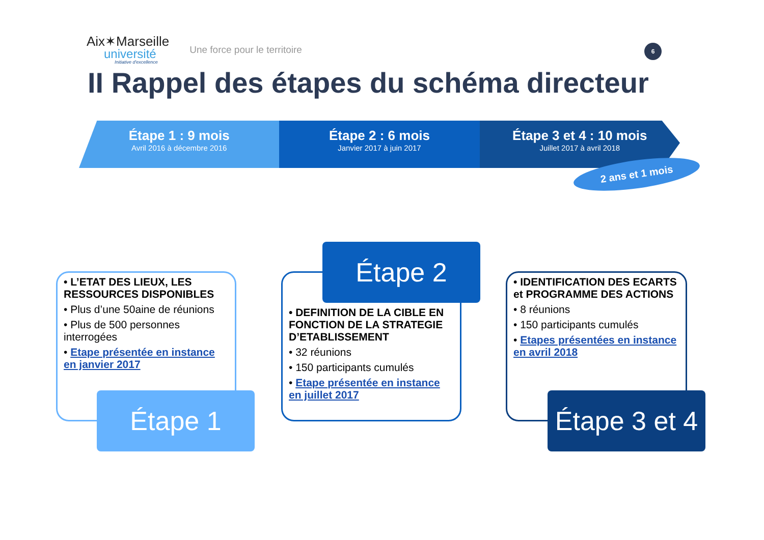Aix✶Marseille
université
Initiative d'excellence
Une force pour le territoire
6
II Rappel des étapes du schéma directeur
Étape 1 : 9 mois
Avril 2016 à décembre 2016
Étape 2 : 6 mois
Janvier 2017 à juin 2017
Étape 3 et 4 : 10 mois
Juillet 2017 à avril 2018
2 ans et 1 mois
• L’ETAT DES LIEUX, LES RESSOURCES DISPONIBLES
• Plus d’une 50aine de réunions
• Plus de 500 personnes interrogées
• Etape présentée en instance en janvier 2017
Étape 1
• DEFINITION DE LA CIBLE EN FONCTION DE LA STRATEGIE D’ETABLISSEMENT
• 32 réunions
• 150 participants cumulés
• Etape présentée en instance en juillet 2017
Étape 2
• IDENTIFICATION DES ECARTS et PROGRAMME DES ACTIONS
• 8 réunions
• 150 participants cumulés
• Etapes présentées en instance en avril 2018
Étape 3 et 4